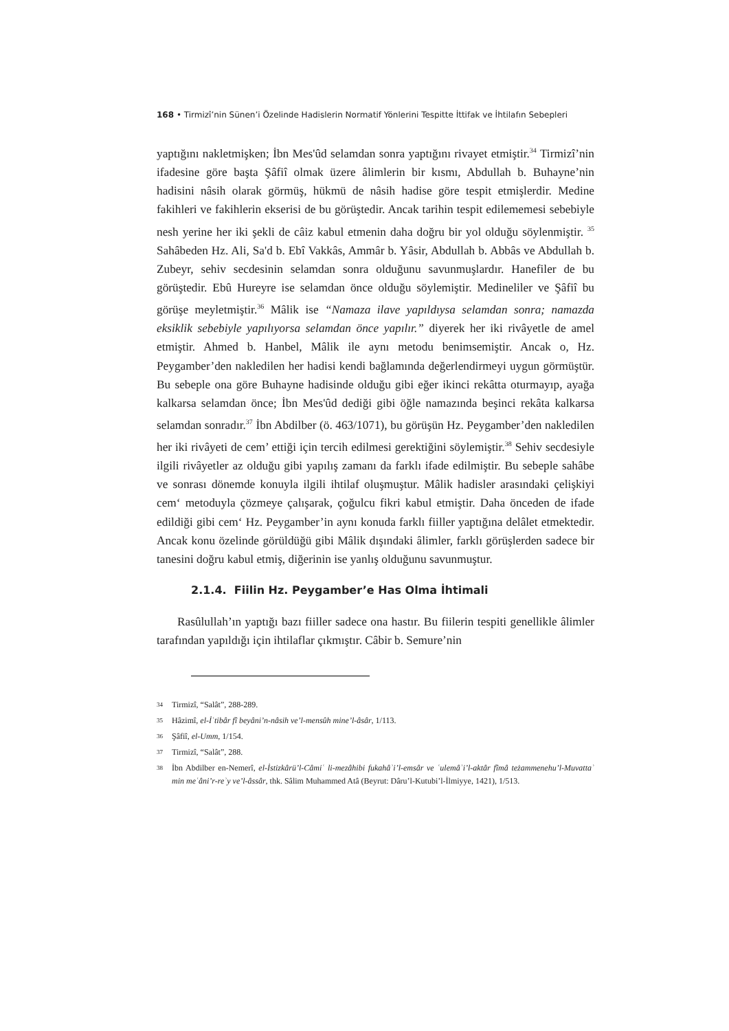168 • Tirmizî’nin Sünen’i Özelinde Hadislerin Normatif Yönlerini Tespitte İttifak ve İhtilafın Sebepleri
yaptığını nakletmişken; İbn Mes'ûd selamdan sonra yaptığını rivayet etmiştir.<sup>34</sup> Tirmizî’nin ifadesine göre başta Şâfiî olmak üzere âlimlerin bir kısmı, Abdullah b. Buhayne’nin hadisini nâsih olarak görmüş, hükmü de nâsih hadise göre tespit etmişlerdir. Medine fakihleri ve fakihlerin ekserisi de bu görüştedir. Ancak tarihin tespit edilememesi sebebiyle nesh yerine her iki şekli de câiz kabul etmenin daha doğru bir yol olduğu söylenmiştir. <sup>35</sup> Sahâbeden Hz. Ali, Sa'd b. Ebî Vakkâs, Ammâr b. Yâsir, Abdullah b. Abbâs ve Abdullah b. Zubeyr, sehiv secdesinin selamdan sonra olduğunu savunmuşlardır. Hanefiler de bu görüştedir. Ebû Hureyre ise selamdan önce olduğu söylemiştir. Medineliler ve Şâfiî bu görüşe meyletmiştir.<sup>36</sup> Mâlik ise “Namaza ilave yapıldıysa selamdan sonra; namazda eksiklik sebebiyle yapılıyorsa selamdan önce yapılır.” diyerek her iki rivâyetle de amel etmiştir. Ahmed b. Hanbel, Mâlik ile aynı metodu benimsemiştir. Ancak o, Hz. Peygamber’den nakledilen her hadisi kendi bağlamında değerlendirmeyi uygun görmüştür. Bu sebeple ona göre Buhayne hadisinde olduğu gibi eğer ikinci rekâtta oturmayıp, ayağa kalkarsa selamdan önce; İbn Mes'ûd dediği gibi öğle namazında beşinci rekâta kalkarsa selamdan sonradır.<sup>37</sup> İbn Abdilber (ö. 463/1071), bu görüşün Hz. Peygamber’den nakledilen her iki rivâyeti de cem’ ettiği için tercih edilmesi gerektiğini söylemiştir.<sup>38</sup> Sehiv secdesiyle ilgili rivâyetler az olduğu gibi yapılış zamanı da farklı ifade edilmiştir. Bu sebeple sahâbe ve sonrası dönemde konuyla ilgili ihtilaf oluşmuştur. Mâlik hadisler arasındaki çelişkiyi cem‘ metoduyla çözmeye çalışarak, çoğulcu fikri kabul etmiştir. Daha önceden de ifade edildiği gibi cem‘ Hz. Peygamber’in aynı konuda farklı fiiller yaptığına delâlet etmektedir. Ancak konu özelinde görüldüğü gibi Mâlik dışındaki âlimler, farklı görüşlerden sadece bir tanesini doğru kabul etmiş, diğerinin ise yanlış olduğunu savunmuştur.
2.1.4. Fiilin Hz. Peygamber’e Has Olma İhtimali
Rasûlullah’ın yaptığı bazı fiiller sadece ona hastır. Bu fiilerin tespiti genellikle âlimler tarafından yapıldığı için ihtilaflar çıkmıştır. Câbir b. Semure’nin
34 Tirmizî, “Salât”, 288-289.
35 Hâzimî, el-İʿtibâr fî beyâni’n-nâsih ve’l-mensûh mine’l-âsâr, 1/113.
36 Şâfiî, el-Umm, 1/154.
37 Tirmizî, “Salât”, 288.
38 İbn Abdilber en-Nemerî, el-İstizkârü’l-Câmiʿ li-mezâhibi fukahâʾi’l-emsâr ve ʿulemâʾi’l-aktâr fîmâ teżammenehu’l-Muvattaʾ min meʿâni’r-reʾy ve’l-âssâr, thk. Sâlim Muhammed Atâ (Beyrut: Dâru’l-Kutubi’l-İlmiyye, 1421), 1/513.